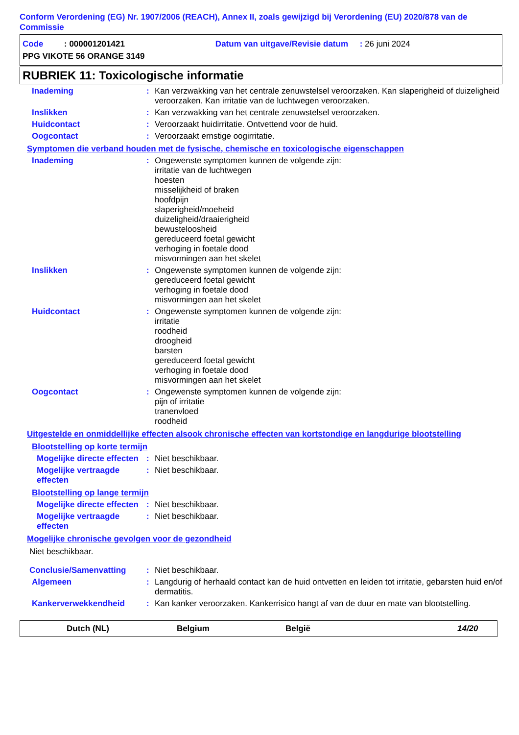Conform Verordening (EG) Nr. 1907/2006 (REACH), Annex II, zoals gewijzigd bij Verordening (EU) 2020/878 van de Commissie
Code : 000001201421 Datum van uitgave/Revisie datum : 26 juni 2024
PPG VIKOTE 56 ORANGE 3149
RUBRIEK 11: Toxicologische informatie
Inademing : Kan verzwakking van het centrale zenuwstelsel veroorzaken. Kan slaperigheid of duizeligheid veroorzaken. Kan irritatie van de luchtwegen veroorzaken.
Inslikken : Kan verzwakking van het centrale zenuwstelsel veroorzaken.
Huidcontact : Veroorzaakt huidirritatie. Ontvettend voor de huid.
Oogcontact : Veroorzaakt ernstige oogirritatie.
Symptomen die verband houden met de fysische, chemische en toxicologische eigenschappen
Inademing : Ongewenste symptomen kunnen de volgende zijn:
irritatie van de luchtwegen
hoesten
misselijkheid of braken
hoofdpijn
slaperigheid/moeheid
duizeligheid/draaierigheid
bewusteloosheid
gereduceerd foetal gewicht
verhoging in foetale dood
misvormingen aan het skelet
Inslikken : Ongewenste symptomen kunnen de volgende zijn:
gereduceerd foetal gewicht
verhoging in foetale dood
misvormingen aan het skelet
Huidcontact : Ongewenste symptomen kunnen de volgende zijn:
irritatie
roodheid
droogheid
barsten
gereduceerd foetal gewicht
verhoging in foetale dood
misvormingen aan het skelet
Oogcontact : Ongewenste symptomen kunnen de volgende zijn:
pijn of irritatie
tranenvloed
roodheid
Uitgestelde en onmiddellijke effecten alsook chronische effecten van kortstondige en langdurige blootstelling
Blootstelling op korte termijn
Mogelijke directe effecten
: Niet beschikbaar.
Mogelijke vertraagde effecten
: Niet beschikbaar.
Blootstelling op lange termijn
Mogelijke directe effecten
: Niet beschikbaar.
Mogelijke vertraagde effecten
: Niet beschikbaar.
Mogelijke chronische gevolgen voor de gezondheid
Niet beschikbaar.
Conclusie/Samenvatting : Niet beschikbaar.
Algemeen : Langdurig of herhaald contact kan de huid ontvetten en leiden tot irritatie, gebarsten huid en/of dermatitis.
Kankerverwekkendheid : Kan kanker veroorzaken. Kankerrisico hangt af van de duur en mate van blootstelling.
Dutch (NL) Belgium België 14/20